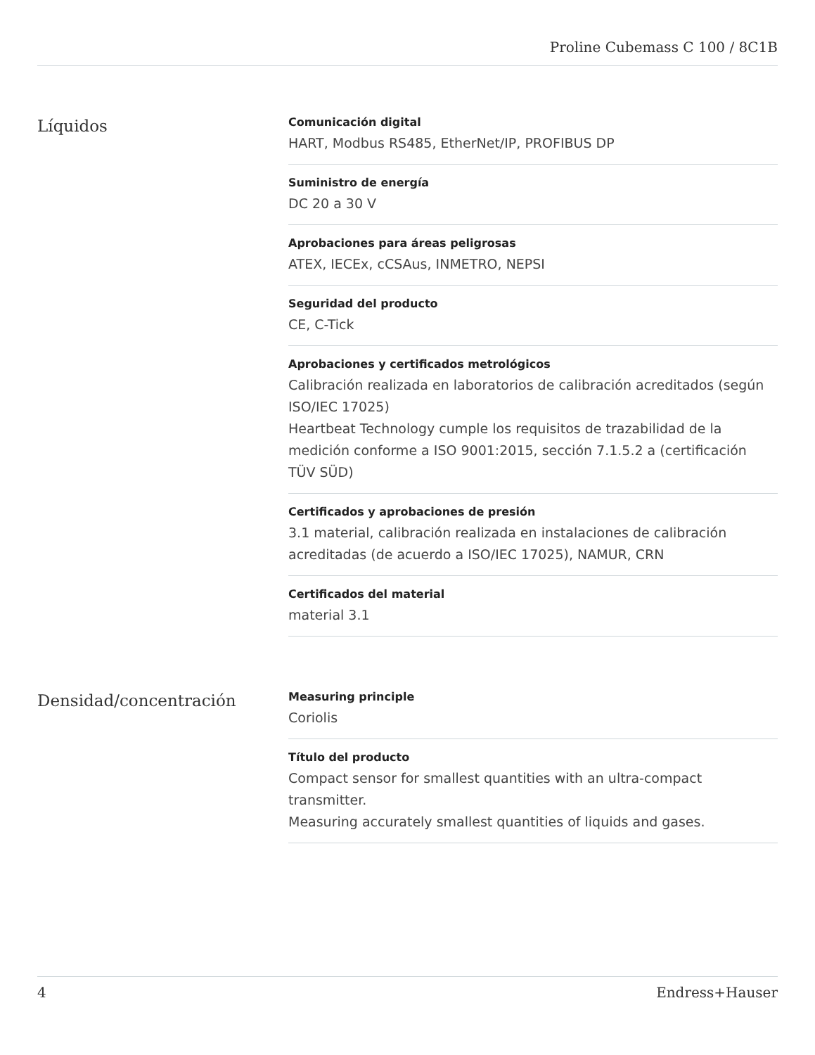Proline Cubemass C 100 / 8C1B
Líquidos
Comunicación digital
HART, Modbus RS485, EtherNet/IP, PROFIBUS DP
Suministro de energía
DC 20 a 30 V
Aprobaciones para áreas peligrosas
ATEX, IECEx, cCSAus, INMETRO, NEPSI
Seguridad del producto
CE, C-Tick
Aprobaciones y certificados metrológicos
Calibración realizada en laboratorios de calibración acreditados (según ISO/IEC 17025)
Heartbeat Technology cumple los requisitos de trazabilidad de la medición conforme a ISO 9001:2015, sección 7.1.5.2 a (certificación TÜV SÜD)
Certificados y aprobaciones de presión
3.1 material, calibración realizada en instalaciones de calibración acreditadas (de acuerdo a ISO/IEC 17025), NAMUR, CRN
Certificados del material
material 3.1
Densidad/concentración
Measuring principle
Coriolis
Título del producto
Compact sensor for smallest quantities with an ultra-compact transmitter.
Measuring accurately smallest quantities of liquids and gases.
4 Endress+Hauser